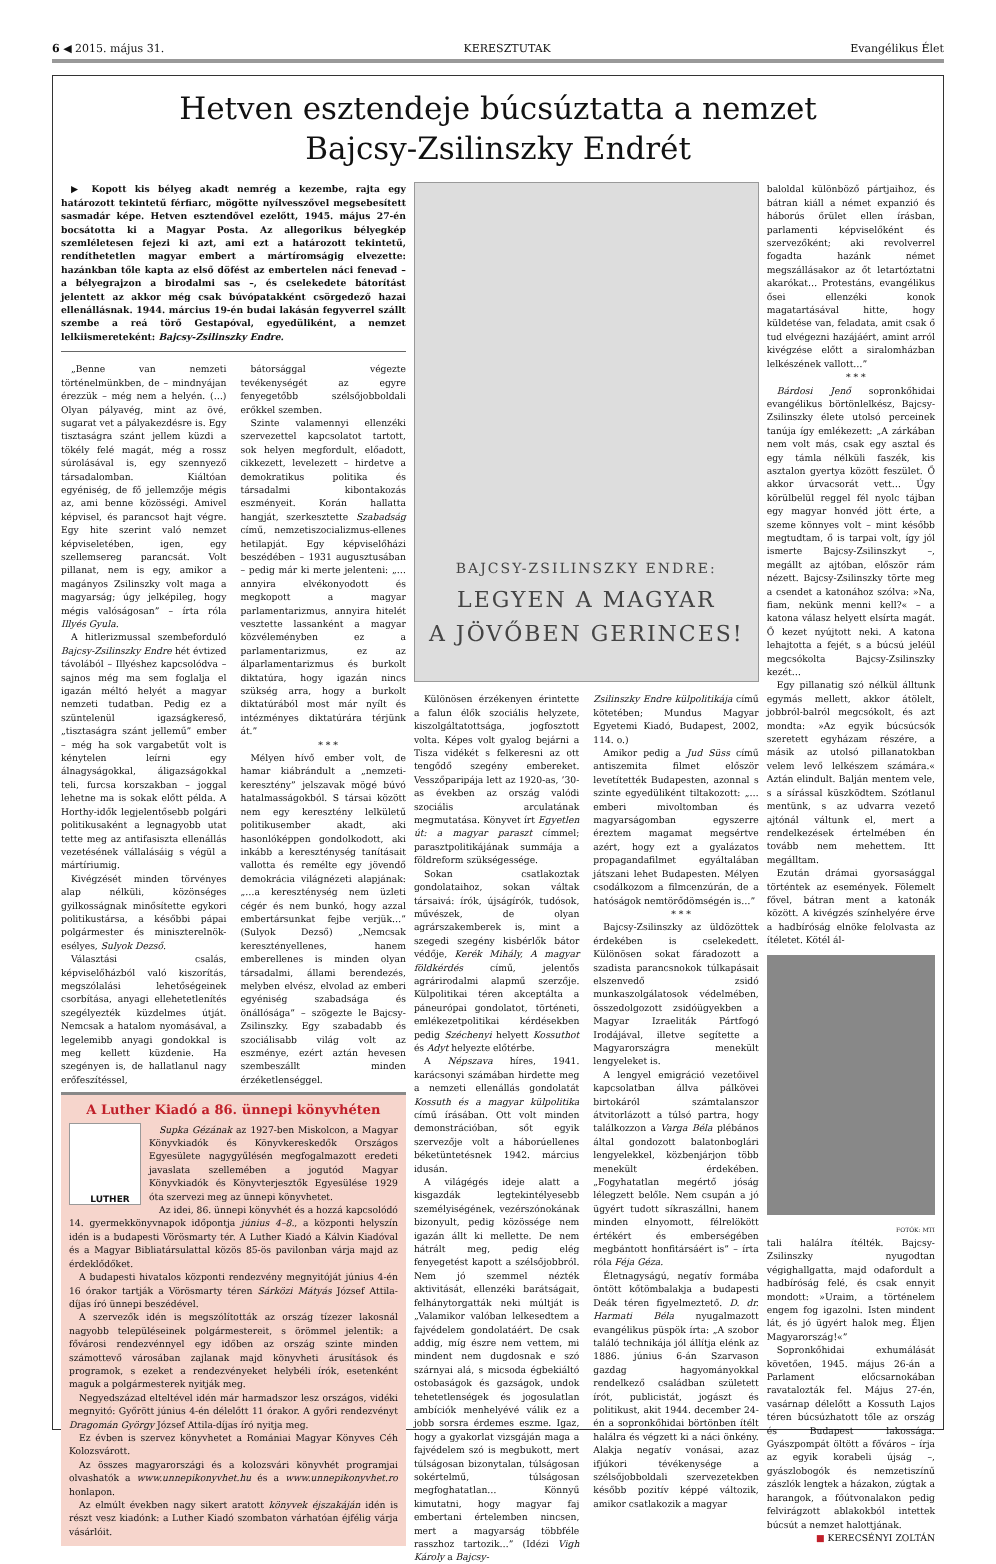6 ◀ 2015. május 31. KERESZTUTAK Evangélikus Élet
Hetven esztendeje búcsúztatta a nemzet
Bajcsy-Zsilinszky Endrét
▶ Kopott kis bélyeg akadt nemrég a kezembe, rajta egy határozott tekintetű férfiarc, mögötte nyílvesszővel megsebesített sasmadár képe. Hetven esztendővel ezelőtt, 1945. május 27-én bocsátotta ki a Magyar Posta. Az allegorikus bélyegkép szemléletesen fejezi ki azt, ami ezt a határozott tekintetű, rendíthetetlen magyar embert a mártíromságig elvezette: hazánkban tőle kapta az első döfést az embertelen náci fenevad – a bélyegrajzon a birodalmi sas –, és cselekedete bátorítást jelentett az akkor még csak búvópatakként csörgedező hazai ellenállásnak. 1944. március 19-én budai lakásán fegyverrel szállt szembe a reá törő Gestapóval, egyedüliként, a nemzet lelkiismereteként: Bajcsy-Zsilinszky Endre.
„Benne van nemzeti történelmünkben, de – mindnyájan érezzük – még nem a helyén. (…) Olyan pályavég, mint az övé, sugarat vet a pályakezdésre is. Egy tisztaságra szánt jellem küzdi a tökély felé magát, még a rossz súrolásával is, egy szennyező társadalomban. Kiáltóan egyéniség, de fő jellemzője mégis az, ami benne közösségi. Amivel képvisel, és paran­csot hajt végre. Egy hite szerint való nemzet képviseletében, igen, egy szellemsereg parancsát. Volt pillanat, nem is egy, amikor a magányos Zsilinszky volt maga a magyarság; úgy jelképileg, hogy mégis valóságosan” – írta róla Illyés Gyula.
A hitlerizmussal szembeforduló Bajcsy-Zsilinszky Endre hét évtized távolából – Illyéshez kapcsolódva – sajnos még ma sem foglalja el igazán méltó helyét a magyar nemzeti tudatban. Pedig ez a szüntelenül igazságkereső, „tisztaságra szánt jellemű” ember – még ha sok vargabetűt volt is kénytelen leírni egy álnagyságokkal, áligazságokkal teli, furcsa korszakban – joggal lehetne ma is sokak előtt példa. A Horthy-idők legjelentősebb polgári politikusaként a legnagyobb utat tette meg az antifasiszta ellenállás vezetésének vállalásáig s végül a mártíriumig.
Kivégzését minden törvényes alap nélküli, közönséges gyilkosságnak minősítette egykori politikustársa, a későbbi pápai polgármester és miniszterelnök-esélyes, Sulyok Dezső.
Választási csalás, képviselőházból való kiszorítás, megszólalási lehetőségeinek csorbítása, anyagi ellehetetlenítés szegélyezték küzdelmes útját. Nemcsak a hatalom nyomásával, a legelemibb anyagi gondokkal is meg kellett küzdenie. Ha szegényen is, de hallatlanul nagy erőfeszítéssel,
bátorsággal végezte tevékenységét az egyre fenyegetőbb szélsőjobboldali erőkkel szemben.
Szinte valamennyi ellenzéki szervezettel kapcsolatot tartott, sok helyen megfordult, előadott, cikkezett, levelezett – hirdetve a demokratikus politika és társadalmi kibontakozás eszményeit. Korán hallatta hangját, szerkesztette Szabadság című, nemzetiszocializmus-ellenes hetilapját. Egy képviselőházi beszédében – 1931 augusztusában – pedig már ki merte jelenteni: „…annyira elvékonyodott és megkopott a magyar parlamentarizmus, annyira hitelét vesztette lassanként a magyar közvéleményben ez a parlamentarizmus, ez az álparlamentarizmus és burkolt diktatúra, hogy igazán nincs szükség arra, hogy a burkolt diktatúrából most már nyílt és intézményes diktatúrára térjünk át.”
* * *
Mélyen hívő ember volt, de hamar kiábrándult a „nemzeti-keresztény” jelszavak mögé búvó hatalmasságokból. S társai között nem egy keresztény lelkületű politikusember akadt, aki hasonlóképpen gondolkodott, aki inkább a kereszténység tanításait vallotta és remélte egy jövendő demokrácia világnézeti alapjának: „…a kereszténység nem üzleti cégér és nem bunkó, hogy azzal embertársunkat fejbe verjük…” (Sulyok Dezső) „Nemcsak keresztényellenes, hanem emberellenes is minden olyan társadalmi, állami berendezés, melyben elvész, elvolad az emberi egyéniség szabadsága és önállósága” – szögezte le Bajcsy-Zsilinszky. Egy szabadabb és szociálisabb világ volt az eszménye, ezért aztán hevesen szembeszállt minden érzéketlenséggel.
A Luther Kiadó a 86. ünnepi könyvhéten
LUTHER
Supka Gézának az 1927-ben Miskolcon, a Magyar Könyvkiadók és Könyvkereskedők Országos Egyesülete nagygyűlésén megfogalmazott eredeti javaslata szellemében a jogutód Magyar Könyvkiadók és Könyvterjesztők Egyesülése 1929 óta szervezi meg az ünnepi könyvhetet.
Az idei, 86. ünnepi könyvhét és a hozzá kapcsolódó 14. gyermekkönyvnapok időpontja június 4–8., a központi helyszín idén is a budapesti Vörösmarty tér. A Luther Kiadó a Kálvin Kiadóval és a Magyar Bibliatársulattal közös 85-ös pavilonban várja majd az érdeklődőket.
A budapesti hivatalos központi rendezvény megnyitóját június 4-én 16 órakor tartják a Vörösmarty téren Sárközi Mátyás József Attila-díjas író ünnepi beszédével.
A szervezők idén is megszólították az ország tízezer lakosnál nagyobb településeinek polgármestereit, s örömmel jelentik: a fővárosi rendezvénnyel egy időben az ország szinte minden számottevő városában zajlanak majd könyvheti árusítások és programok, s ezeket a rendezvényeket helybéli írók, esetenként maguk a polgármesterek nyitják meg.
Negyedszázad elteltével idén már harmadszor lesz országos, vidéki megnyitó: Győrött június 4-én délelőtt 11 órakor. A győri rendezvényt Dragomán György József Attila-díjas író nyitja meg.
Ez évben is szervez könyvhetet a Romániai Magyar Könyves Céh Kolozsvárott.
Az összes magyarországi és a kolozsvári könyvhét programjai olvashatók a www.unnepikonyvhet.hu és a www.unnepikonyvhet.ro honlapon.
Az elmúlt években nagy sikert aratott könyvek éjszakáján idén is részt vesz kiadónk: a Luther Kiadó szombaton várhatóan éjfélig várja vásárlóit.
BAJCSY-ZSILINSZKY ENDRE:
LEGYEN A MAGYAR
A JÖVŐBEN GERINCES!
Különösen érzékenyen érintette a falun élők szociális helyzete, kiszolgáltatottsága, jogfosztott volta. Képes volt gyalog bejárni a Tisza vidékét s felkeresni az ott tengődő szegény embereket. Vesszőparipája lett az 1920-as, ’30-as években az ország valódi szociális arculatának megmutatása. Könyvet írt Egyetlen út: a magyar paraszt címmel; parasztpolitikájának summája a földreform szükségessége.
Sokan csatlakoztak gondolataihoz, sokan váltak társaivá: írók, újságírók, tudósok, művészek, de olyan agrárszakemberek is, mint a szegedi szegény kisbérlők bátor védője, Kerék Mihály, A magyar földkérdés című, jelentős agrárirodalmi alapmű szerzője. Külpolitikai téren akceptálta a páneurópai gondolatot, történeti, emlékezetpolitikai kérdésekben pedig Széchenyi helyett Kossuthot és Adyt helyezte előtérbe.
A Népszava híres, 1941. karácsonyi számában hirdette meg a nemzeti ellenállás gondolatát Kossuth és a magyar külpolitika című írásában. Ott volt minden demonstrációban, sőt egyik szervezője volt a háborúellenes béketüntetésnek 1942. március idusán.
A világégés ideje alatt a kisgazdák legtekintélyesebb személyiségének, vezérszónokának bizonyult, pedig közössége nem igazán állt ki mellette. De nem hátrált meg, pedig elég fenyegetést kapott a szélsőjobbról. Nem jó szemmel nézték aktivitását, ellenzéki barátságait, felhánytorgatták neki múltját is „Valamikor valóban lelkesedtem a fajvédelem gondolatáért. De csak addig, míg észre nem vettem, mi mindent nem dugdosnak e szó szárnyai alá, s micsoda égbekiáltó ostobaságok és gazságok, undok tehetetlenségek és jogosulatlan ambíciók menhelyévé válik ez a jobb sorsra érdemes eszme. Igaz, hogy a gyakorlat vizsgáján maga a fajvédelem szó is megbukott, mert túlságosan bizonytalan, túlságosan sokértelmű, túlságosan megfoghatatlan… Könnyű kimutatni, hogy magyar faj embertani értelemben nincsen, mert a magyarság többféle rasszhoz tartozik…” (Idézi Vigh Károly a Bajcsy-
Zsilinszky Endre külpolitikája című kötetében; Mundus Magyar Egyetemi Kiadó, Budapest, 2002, 114. o.)
Amikor pedig a Jud Süss című antiszemita filmet először levetítették Budapesten, azonnal s szinte egyedüliként tiltakozott: „…emberi mivoltomban és magyarságomban egyszerre éreztem magamat megsértve azért, hogy ezt a gyalázatos propagandafilmet egyáltalában játszani lehet Budapesten. Mélyen csodálkozom a filmcenzúrán, de a hatóságok nemtörődömségén is…”
* * *
Bajcsy-Zsilinszky az üldözöttek érdekében is cselekedett. Különösen sokat fáradozott a szadista parancsnokok túlkapásait elszenvedő zsidó munkaszolgálatosok védelmében, összedolgozott zsidóügyekben a Magyar Izraeliták Pártfogó Irodájával, illetve segítette a Magyarországra menekült lengyeleket is.
A lengyel emigráció vezetőivel kapcsolatban állva pálkövei birtokáról számtalanszor átvitorlázott a túlsó partra, hogy találkozzon a Varga Béla plébános által gondozott balatonboglári lengyelekkel, közbenjárjon több menekült érdekében. „Fogyhatatlan megértő jóság lélegzett belőle. Nem csupán a jó ügyért tudott síkraszállni, hanem minden elnyomott, félrelökött értékért és emberségében megbántott honfitársáért is” – írta róla Féja Géza.
Életnagyságú, negatív formába öntött kőtömbalakja a budapesti Deák téren figyelmeztető. D. dr. Harmati Béla nyugalmazott evangélikus püspök írta: „A szobor találó technikája jól állítja elénk az 1886. június 6-án Szarvason gazdag hagyományokkal rendelkező családban született írót, publicistát, jogászt és politikust, akit 1944. december 24-én a sopronkőhidai börtönben ítélt halálra és végzett ki a náci önkény. Alakja negatív vonásai, azaz ifjúkori tévékenysége a szélsőjobboldali szervezetekben később pozitív képpé változik, amikor csatlakozik a magyar
baloldal különböző pártjaihoz, és bátran kiáll a német expanzió és háborús őrület ellen írásban, parlamenti képviselőként és szervezőként; aki revolverrel fogadta hazánk német megszállásakor az őt letartóztatni akarókat… Protestáns, evangélikus ősei ellenzéki konok magatartásával hitte, hogy küldetése van, feladata, amit csak ő tud elvégezni hazájáért, amint arról kivégzése előtt a siralomházban lelkészének vallott…”
* * *
Bárdosi Jenő sopronkőhidai evangélikus börtönlelkész, Bajcsy-Zsilinszky élete utolsó perceinek tanúja így emlékezett: „A zárkában nem volt más, csak egy asztal és egy támla nélküli faszék, kis asztalon gyertya között feszület. Ő akkor úrvacsorát vett… Úgy körülbelül reggel fél nyolc tájban egy magyar honvéd jött érte, a szeme könnyes volt – mint később megtudtam, ő is tarpai volt, így jól ismerte Bajcsy-Zsilinszkyt –, megállt az ajtóban, először rám nézett. Bajcsy-Zsilinszky törte meg a csendet a katonához szólva: »Na, fiam, nekünk menni kell?« – a katona válasz helyett elsírta magát. Ő kezet nyújtott neki. A katona lehajtotta a fejét, s a búcsú jeléül megcsókolta Bajcsy-Zsilinszky kezét…
Egy pillanatig szó nélkül álltunk egymás mellett, akkor átölelt, jobbról-balról megcsókolt, és azt mondta: »Az egyik búcsúcsók szeretett egyházam részére, a másik az utolsó pillanatokban velem levő lelkészem számára.« Aztán elindult. Balján mentem vele, s a sírással küszködtem. Szótlanul mentünk, s az udvarra vezető ajtónál váltunk el, mert a rendelkezések értelmében én tovább nem mehettem. Itt megálltam.
Ezután drámai gyorsasággal történtek az események. Fölemelt fővel, bátran ment a katonák között. A kivégzés színhelyére érve a hadbíróság elnöke felolvasta az ítéletet. Kötél ál-
FOTÓK: MTI
tali halálra ítélték. Bajcsy-Zsilinszky nyugodtan végighallgatta, majd odafordult a hadbíróság felé, és csak ennyit mondott: »Uraim, a történelem engem fog igazolni. Isten mindent lát, és jó ügyért halok meg. Éljen Magyarország!«”
Sopronkőhidai exhumálását követően, 1945. május 26-án a Parlament előcsarnokában ravatalozták fel. Május 27-én, vasárnap délelőtt a Kossuth Lajos téren búcsúzhatott tőle az ország és Budapest lakossága. Gyászpompát öltött a főváros – írja az egyik korabeli újság –, gyászlobogók és nemzetiszínű zászlók lengtek a házakon, zúgtak a harangok, a főútvonalakon pedig felvirágzott ablakokból intettek búcsút a nemzet halottjának.
■ KERECSÉNYI ZOLTÁN